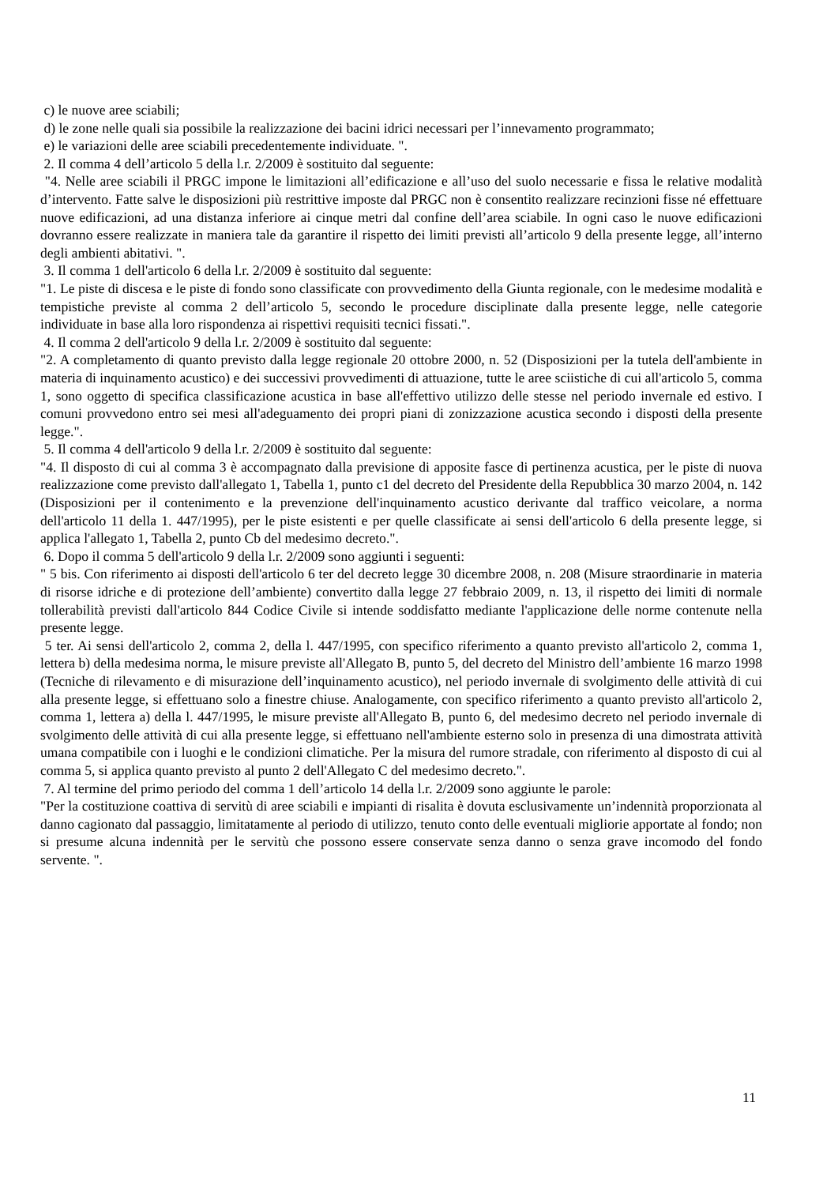c) le nuove aree sciabili;
d) le zone nelle quali sia possibile la realizzazione dei bacini idrici necessari per l’innevamento programmato;
e) le variazioni delle aree sciabili precedentemente individuate. ".
2. Il comma 4 dell’articolo 5 della l.r. 2/2009 è sostituito dal seguente:
"4. Nelle aree sciabili il PRGC impone le limitazioni all’edificazione e all’uso del suolo necessarie e fissa le relative modalità d’intervento. Fatte salve le disposizioni più restrittive imposte dal PRGC non è consentito realizzare recinzioni fisse né effettuare nuove edificazioni, ad una distanza inferiore ai cinque metri dal confine dell’area sciabile. In ogni caso le nuove edificazioni dovranno essere realizzate in maniera tale da garantire il rispetto dei limiti previsti all’articolo 9 della presente legge, all’interno degli ambienti abitativi. ".
3. Il comma 1 dell'articolo 6 della l.r. 2/2009 è sostituito dal seguente:
"1. Le piste di discesa e le piste di fondo sono classificate con provvedimento della Giunta regionale, con le medesime modalità e tempistiche previste al comma 2 dell’articolo 5, secondo le procedure disciplinate dalla presente legge, nelle categorie individuate in base alla loro rispondenza ai rispettivi requisiti tecnici fissati.".
4. Il comma 2 dell'articolo 9 della l.r. 2/2009 è sostituito dal seguente:
"2. A completamento di quanto previsto dalla legge regionale 20 ottobre 2000, n. 52 (Disposizioni per la tutela dell'ambiente in materia di inquinamento acustico) e dei successivi provvedimenti di attuazione, tutte le aree sciistiche di cui all'articolo 5, comma 1, sono oggetto di specifica classificazione acustica in base all'effettivo utilizzo delle stesse nel periodo invernale ed estivo. I comuni provvedono entro sei mesi all'adeguamento dei propri piani di zonizzazione acustica secondo i disposti della presente legge.".
5. Il comma 4 dell'articolo 9 della l.r. 2/2009 è sostituito dal seguente:
"4. Il disposto di cui al comma 3 è accompagnato dalla previsione di apposite fasce di pertinenza acustica, per le piste di nuova realizzazione come previsto dall'allegato 1, Tabella 1, punto c1 del decreto del Presidente della Repubblica 30 marzo 2004, n. 142 (Disposizioni per il contenimento e la prevenzione dell'inquinamento acustico derivante dal traffico veicolare, a norma dell'articolo 11 della 1. 447/1995), per le piste esistenti e per quelle classificate ai sensi dell'articolo 6 della presente legge, si applica l'allegato 1, Tabella 2, punto Cb del medesimo decreto.".
6. Dopo il comma 5 dell'articolo 9 della l.r. 2/2009 sono aggiunti i seguenti:
" 5 bis. Con riferimento ai disposti dell'articolo 6 ter del decreto legge 30 dicembre 2008, n. 208 (Misure straordinarie in materia di risorse idriche e di protezione dell’ambiente) convertito dalla legge 27 febbraio 2009, n. 13, il rispetto dei limiti di normale tollerabilità previsti dall'articolo 844 Codice Civile si intende soddisfatto mediante l'applicazione delle norme contenute nella presente legge.
5 ter. Ai sensi dell'articolo 2, comma 2, della l. 447/1995, con specifico riferimento a quanto previsto all'articolo 2, comma 1, lettera b) della medesima norma, le misure previste all'Allegato B, punto 5, del decreto del Ministro dell’ambiente 16 marzo 1998 (Tecniche di rilevamento e di misurazione dell’inquinamento acustico), nel periodo invernale di svolgimento delle attività di cui alla presente legge, si effettuano solo a finestre chiuse. Analogamente, con specifico riferimento a quanto previsto all'articolo 2, comma 1, lettera a) della l. 447/1995, le misure previste all'Allegato B, punto 6, del medesimo decreto nel periodo invernale di svolgimento delle attività di cui alla presente legge, si effettuano nell'ambiente esterno solo in presenza di una dimostrata attività umana compatibile con i luoghi e le condizioni climatiche. Per la misura del rumore stradale, con riferimento al disposto di cui al comma 5, si applica quanto previsto al punto 2 dell'Allegato C del medesimo decreto.".
7. Al termine del primo periodo del comma 1 dell’articolo 14 della l.r. 2/2009 sono aggiunte le parole:
"Per la costituzione coattiva di servitù di aree sciabili e impianti di risalita è dovuta esclusivamente un’indennità proporzionata al danno cagionato dal passaggio, limitatamente al periodo di utilizzo, tenuto conto delle eventuali migliorie apportate al fondo; non si presume alcuna indennità per le servitù che possono essere conservate senza danno o senza grave incomodo del fondo servente. ".
11